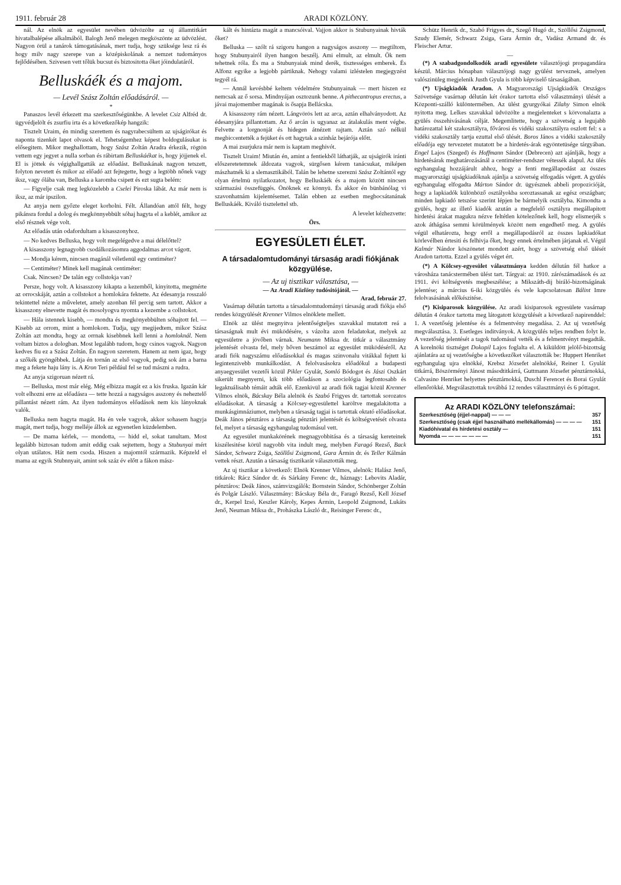1911. február 28 ARADI KÖZLÖNY.
nál. Az elnök az egyesület nevében üdvözölte az uj államtitkárt hivatalbalépése alkalmából. Balogh Jenő melegen megköszönte az üdvözlést. Nagyon örül a tanárok támogatásának, mert tudja, hogy szüksége lesz rá és hogy milv nagy szerepe van a középiskolának a nemzet tudományos fejlődésében. Szivesen vett tőlük bucsut és biztositotta őket jóindulatáról.
Belluskáék és a majom.
— Levél Szász Zoltán előadásáról. —
*
Panaszos levél érkezett ma szerkesztőségünkbe. A levelet Csiz Alfréd dr. ügyvédjelölt és zsurfiu irta és a következőkép hangzik:
Tisztelt Uraim, én mindig szerettem és nagyrabecsültem az ujságirókat és naponta tizenkét lapot olvasok el. Tehetségemhez képest boldogulásukat is elősegitem. Mikor meghallottam, hogy Szász Zoltán Aradra érkezik, rögtön vettem egy jegyet a nulla sorban és rábirtam Belluskáékat is, hogy jöjjenek el. El is jöttek és végighallgatták az előadást. Belluskának nagyon tetszett, folyton nevetett és mikor az előadó azt fejtegette, hogy a legtöbb nőnek vagy iksz, vagy ólába van, Belluska a karomba csipett és ezt sugta belém:
— Figyelje csak meg legközelebb a Cselei Piroska lábát. Az már nem is iksz, az már ipszilon.
Az anyja nem győzte eleget korholni. Félt. Állandóan attól félt, hogy pikánsra fordul a dolog és megkönnyebbült sóhaj hagyta el a keblét, amikor az első résznek vége volt.
Az előadás után odafordultam a kisasszonyhoz.
— No kedves Belluska, hogy volt megelégedve a mai délelőttel?
A kisasszony legnagyobb csodálkozásomra aggodalmas arcot vágott.
— Mondja kérem, nincsen magánál véletlenül egy centiméter?
— Centiméter? Minek kell magának centiméter:
Csak. Nincsen? De talán egy collstokja van?
Persze, hogy volt. A kisasszony kikapta a kezemből, kinyitotta, megmérte az orrocskáját, aztán a collstokot a homlokára fektette. Az édesanyja rosszaló tekintettel nézte a műveletet, amely azonban fél percig sem tartott. Akkor a kisasszony elnevette magát és mosolyogva nyomta a kezembe a collstokot.
— Hála istennek kisebb, — mondta és megkönyebbülten sóhajtott fel. — Kisebb az orrom, mint a homlokom. Tudja, ugy megijedtem, mikor Szász Zoltán azt mondta, hogy az orrnak kisebbnek kell lenni a homloknál. Nem voltam biztos a dologban. Most legalább tudom, hogy csinos vagyok. Nagyon kedves fiu ez a Szász Zoltán. Én nagyon szeretem. Hanem az nem igaz, hogy a szőkék gyöngébbek. Látja én tornán az első vagyok, pedig sok ám a barna meg a fekete haju lány is. A Kron Teri például fel se tud mászni a rudra.
Az anyja szigoruan nézett rá.
— Belluska, most már elég. Még elbizza magát ez a kis fruska. Igazán kár volt elhozni erre az előadásra — tette hozzá a nagyságos asszony és neheztelő pillantást nézett rám. Az ilyen tudományos előadások nem kis lányoknak valók.
Belluska nem hagyta magát. Ha én vele vagyok, akkor sohasem hagyja magát, mert tudja, hogy melléje állok az egyenetlen küzdelemben.
— De mama kérlek, — mondotta, — hidd el, sokat tanultam. Most legalább biztosan tudom amit eddig csak sejtettem, hogy a Stubunyai mért olyan utálatos. Hát nem csoda. Hiszen a majomtól származik. Képzeld el mama az egyik Stubnnyait, amint sok száz év előtt a fákon mász-
kált és hintázta magát a mancsóival. Vajjon akkor is Stubunyainak hivták őket?
Belluska — szólt rá szigoru hangon a nagyságos asszony — megtiltom, hogy Stubunyairól ilyen hangon beszélj. Ami elmult, az elmult. Ők nem tehetnek róla. És ma a Stubunyaiak mind derék, tisztességes emberek. És Alfonz egyike a legjobb pártiknak. Nehogy valami izléstelen megjegyzést tegyél rá.
— Annál kevésbbé keltem védelmére Stubunyainak — mert hiszen ez nemcsak az ő sorsa. Mindnyájan osztozunk benne. A pithecantropus erectus, a jávai majomember magának is ősapja Bellácska.
A kisasszony rám nézett. Lángvörös lett az arca, aztán elhalványodott. Az édesanyjára pillantottam. Az ő arcán is ugyanaz az átalakulás ment végbe. Felvette a lorgnonját és hidegen átnézett rajtam. Aztán szó nélkül megbiccentették a fejüket és ott hagytak a szinház bejárója előtt.
A mai zsurjukra már nem is kaptam meghivót.
Tisztelt Uraim! Miután én, amint a fentiekből láthatják, az ujságirók iránti előszeretetemnek áldozata vagyok, sürgősen kérem tanácsukat, miképen mászhatnék ki a slemasztikából. Talán be lehetne szerezni Szász Zoltántól egy olyan értelmü nyilatkozatot, hogy Belluskáék és a majom között nincsen származási összefüggés. Önöknek ez könnyü. És akkor én bünbánólag vi szavonhatnám kijelentésemet. Talán ebben az esetben megbocsátanának Belluskáék. Kiváló tisztelettel stb.
A levelet kézhezvette:
Örs.
EGYESÜLETI ÉLET.
A társadalomtudományi társaság aradi fiókjának közgyülése.
— Az uj tisztikar választása, —
— Az Aradi Közlöny tudósitójától. —
Arad, február 27.
Vasárnap délután tartotta a társadalomtudományi társaság aradi fiókja első rendes közgyülését Krenner Vilmos elnöklete mellett.
Elnök az ülést megnyitva jelentőségteljes szavakkal mutatott reá a társaságnak mult évi müködésére, s vázolta azon feladatokat, melyek az egyesületre a jövőben várnak. Neumann Miksa dr. titkár a választmány jelentését olvasta fel, mely bőven beszámol az egyesület müködéséről. Az aradi fiók nagyszámu előadásokkal és magas szinvonalu vitákkal fejtett ki legintenzivebb munkálkodást. A felolvasásokra előadókul a budapesti anyaegyesület vezetői közül Pikler Gyulát, Somló Bódogot és Jászi Oszkárt sikerült megnyerni, kik több előadáson a szociológia legfontosabb és legaktuálisabb témáit adták elő. Ezenkivül az aradi fiók tagjai közül Krenner Vilmos elnök, Bácskay Béla alelnök és Szabó Frigyes dr. tartottak sorozatos előadásokat. A társaság a Kölcsey-egyesülettel karöltve megalakitotta a munkásgimnáziumot, melyben a társaság tagjai is tartottak oktató előadásokat. Deák János pénztáros a társaság pénztári jelentését és költségvetését olvasta fel, melyet a társaság egyhangulag tudomásul vett.
Az egyesület munkakörének megnagyobbitása és a társaság kereteinek kiszélesitése körül nagyobb vita indult meg, melyben Faragó Rezső, Back Sándor, Schwarz Zsiga, Szöllősi Zsigmond, Gara Ármin dr. és Teller Kálmán vettek részt. Azután a társaság tisztikarát választották meg.
Az uj tisztikar a következő: Elnök Krenner Vilmos, alelnök: Halász Jenő, titkárok: Rácz Sándor dr. és Sárkány Ferenc dr., háznagy: Lebovits Aladár, pénztáros: Deák János, számvizsgálók: Bornstein Sándor, Schönberger Zoltán és Polgár László. Választmány: Bácskay Béla dr., Faragó Rezső, Kell József dr., Kerpel Izsó, Keszler Károly, Kepes Ármin, Leopold Zsigmond, Lukáts Jenő, Neuman Miksa dr., Prohászka László dr., Reisinger Ferenc dr.,
Schütz Henrik dr., Szabó Frigyes dr., Szegő Hugó dr., Szöllősi Zsigmond, Szudy Elemér, Schwarz Zsiga, Gara Ármin dr., Vadász Armand dr. és Fleischer Artur.
—
(*) A szabadgondolkodók aradi egyesülete választójogi propagandára készül. Március hónapban választójogi nagy gyülést terveznek, amelyen valószinüleg megjelenik Justh Gyula is több képviselő társaságában.
(*) Ujságkiadók Aradon. A Magyarországi Ujságkiadók Országos Szövetsége vasárnap délután két órakor tartotta első választmányi ülését a Központi-szálló különtermében. Az ülést gyurgyókai Zilahy Simon elnök nyitotta meg. Lelkes szavakkal üdvözölte a megjelenteket s körvonalazta a gyülés összehivásának célját. Megemlitette, hogy a szövetség a legujabb határozattal két szakosztályra, fővárosi és vidéki szakosztályra oszlott fel: s a vidéki szakosztály tartja ezuttal első ülését. Boros János a vidéki szakosztály előadója egy tervezetet mutatott be a hirdetés-árak egyöntetüsége tárgyában. Engel Lajos (Szeged) és Hoffmann Sándor (Debrecen) azt ajánlják, hogy a hirdetésárak meghatározásánál a centiméter-rendszer vétessék alapul. Az ülés egyhangulag hozzájárult ahhoz, hogy a fenti megállapodást az összes magyarországi ujságkiadóknak ajánlja a szövetség elfogadás végett. A gyülés egyhangulag elfogadta Márton Sándor dr. ügyésznek abbeli propozicióját, hogy a lapkiadók különböző osztályokba soroztassanak az egész országban; minden lapkiadó tetszése szerint lépjen be bármelyik osztályba. Kimondta a gyülés, hogy az illető kiadók azután a megfelelő osztályra megállapitott hirdetési árakat magukra nézve feltétlen kötelezőnek kell, hogy elismerjék s azok áthágása semmi körülmények között nem engedhető meg. A gyülés végül elhatározta, hogy erről a megállapodásról az összes lapkiadókat körlevélben értesiti és felhivja őket, hogy ennek értelmében járjanak el. Végül Kalmár Nándor köszönetet mondott azért, hogy a szövetség első ülését Aradon tartotta. Ezzel a gyülés véget ért.
(*) A Kölcsey-egyesület választmánya kedden délután fél hatkor a városháza tanácstermében ülést tart. Tárgyai: az 1910. zárószámadások és az 1911. évi költségvetés megbeszélése; a Mikszáth-dij biráló-bizottságának jelentése; a március 6-iki közgyülés és vele kapcsolatosan Bálint Imre felolvasásának előkészitése.
(*) Kisiparosok közgyülése. Az aradi kisiparosok egyesülete vasárnap délután 4 órakor tartotta meg látogatott közgyülését a következő napirenddel: 1. A vezetőség jelentése és a felmentvény megadása. 2. Az uj vezetőség megválasztása. 3. Esetleges inditványok. A közgyülés teljes rendben folyt le. A vezetőség jelentését a tagok tudomásul vették és a felmentvényt megadták. A korelnöki tisztséget Dokopil Lajos foglalta el. A kiküldött jelölő-bizottság ajánlatára az uj vezetőségbe a következőket választották be: Huppert Henriket egyhangulag ujra elnökké, Krebsz Józsefet alelnökké, Reiner I. Gyulát titkárrá, Böszörményi Jánost másodtitkárrá, Guttmann Józsefet pénztárnokká, Calvasino Henriket helyettes pénztárnokká, Duschl Ferencet és Borai Gyulát ellenőrökké. Megválasztottak továbbá 12 rendes választmányi és 6 póttagot.
Az ARADI KÖZLÖNY telefonszámai:
Szerkesztőség (éjjel-nappal) — — — 357
Szerkesztőség (csak éjjel használható mellékállomás) — — — — 151
Kiadóhivatal és hirdetési osztály — 151
Nyomda — — — — — — — 151